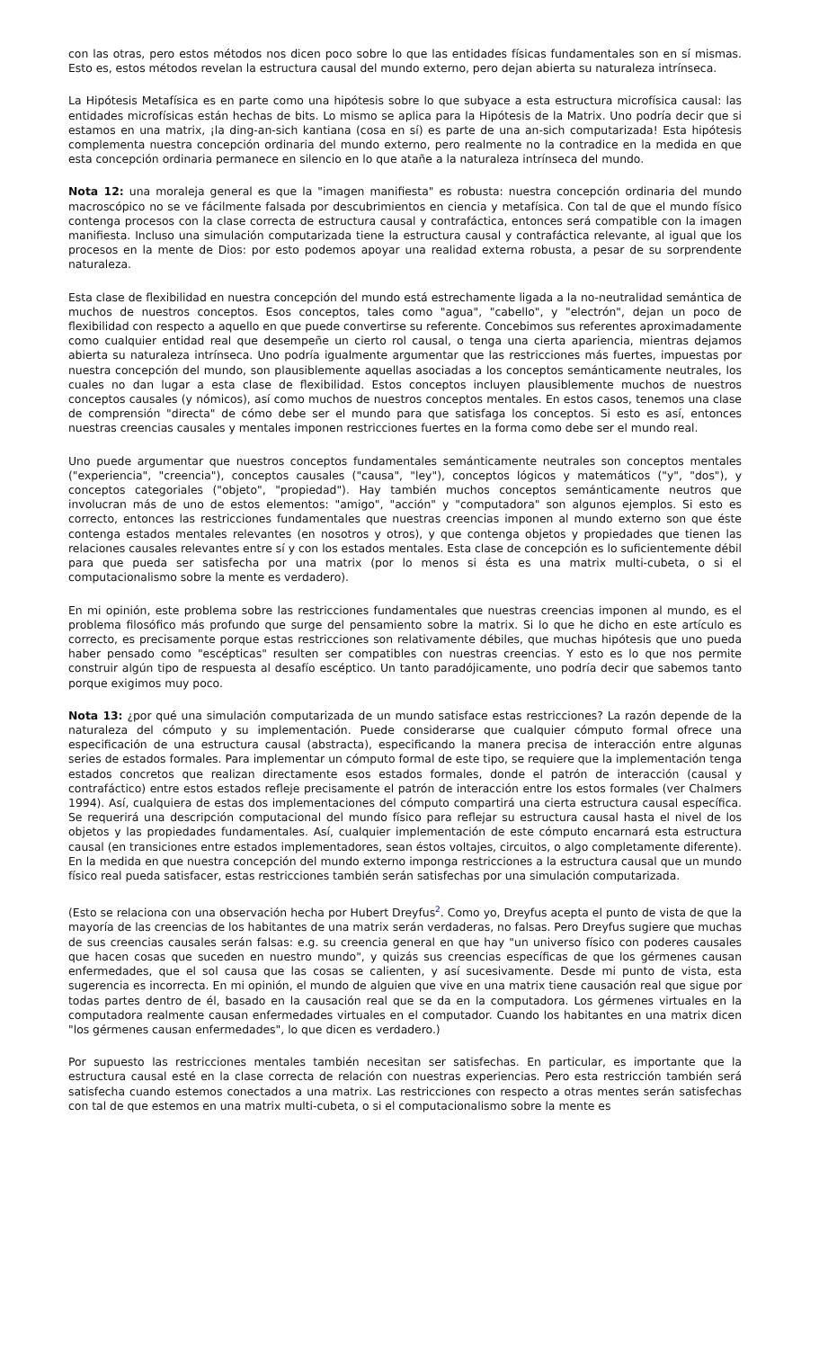con las otras, pero estos métodos nos dicen poco sobre lo que las entidades físicas fundamentales son en sí mismas. Esto es, estos métodos revelan la estructura causal del mundo externo, pero dejan abierta su naturaleza intrínseca.
La Hipótesis Metafísica es en parte como una hipótesis sobre lo que subyace a esta estructura microfísica causal: las entidades microfísicas están hechas de bits. Lo mismo se aplica para la Hipótesis de la Matrix. Uno podría decir que si estamos en una matrix, ¡la ding-an-sich kantiana (cosa en sí) es parte de una an-sich computarizada! Esta hipótesis complementa nuestra concepción ordinaria del mundo externo, pero realmente no la contradice en la medida en que esta concepción ordinaria permanece en silencio en lo que atañe a la naturaleza intrínseca del mundo.
Nota 12: una moraleja general es que la "imagen manifiesta" es robusta: nuestra concepción ordinaria del mundo macroscópico no se ve fácilmente falsada por descubrimientos en ciencia y metafísica. Con tal de que el mundo físico contenga procesos con la clase correcta de estructura causal y contrafáctica, entonces será compatible con la imagen manifiesta. Incluso una simulación computarizada tiene la estructura causal y contrafáctica relevante, al igual que los procesos en la mente de Dios: por esto podemos apoyar una realidad externa robusta, a pesar de su sorprendente naturaleza.
Esta clase de flexibilidad en nuestra concepción del mundo está estrechamente ligada a la no-neutralidad semántica de muchos de nuestros conceptos. Esos conceptos, tales como "agua", "cabello", y "electrón", dejan un poco de flexibilidad con respecto a aquello en que puede convertirse su referente. Concebimos sus referentes aproximadamente como cualquier entidad real que desempeñe un cierto rol causal, o tenga una cierta apariencia, mientras dejamos abierta su naturaleza intrínseca. Uno podría igualmente argumentar que las restricciones más fuertes, impuestas por nuestra concepción del mundo, son plausiblemente aquellas asociadas a los conceptos semánticamente neutrales, los cuales no dan lugar a esta clase de flexibilidad. Estos conceptos incluyen plausiblemente muchos de nuestros conceptos causales (y nómicos), así como muchos de nuestros conceptos mentales. En estos casos, tenemos una clase de comprensión "directa" de cómo debe ser el mundo para que satisfaga los conceptos. Si esto es así, entonces nuestras creencias causales y mentales imponen restricciones fuertes en la forma como debe ser el mundo real.
Uno puede argumentar que nuestros conceptos fundamentales semánticamente neutrales son conceptos mentales ("experiencia", "creencia"), conceptos causales ("causa", "ley"), conceptos lógicos y matemáticos ("y", "dos"), y conceptos categoriales ("objeto", "propiedad"). Hay también muchos conceptos semánticamente neutros que involucran más de uno de estos elementos: "amigo", "acción" y "computadora" son algunos ejemplos. Si esto es correcto, entonces las restricciones fundamentales que nuestras creencias imponen al mundo externo son que éste contenga estados mentales relevantes (en nosotros y otros), y que contenga objetos y propiedades que tienen las relaciones causales relevantes entre sí y con los estados mentales. Esta clase de concepción es lo suficientemente débil para que pueda ser satisfecha por una matrix (por lo menos si ésta es una matrix multi-cubeta, o si el computacionalismo sobre la mente es verdadero).
En mi opinión, este problema sobre las restricciones fundamentales que nuestras creencias imponen al mundo, es el problema filosófico más profundo que surge del pensamiento sobre la matrix. Si lo que he dicho en este artículo es correcto, es precisamente porque estas restricciones son relativamente débiles, que muchas hipótesis que uno pueda haber pensado como "escépticas" resulten ser compatibles con nuestras creencias. Y esto es lo que nos permite construir algún tipo de respuesta al desafío escéptico. Un tanto paradójicamente, uno podría decir que sabemos tanto porque exigimos muy poco.
Nota 13: ¿por qué una simulación computarizada de un mundo satisface estas restricciones? La razón depende de la naturaleza del cómputo y su implementación. Puede considerarse que cualquier cómputo formal ofrece una especificación de una estructura causal (abstracta), especificando la manera precisa de interacción entre algunas series de estados formales. Para implementar un cómputo formal de este tipo, se requiere que la implementación tenga estados concretos que realizan directamente esos estados formales, donde el patrón de interacción (causal y contrafáctico) entre estos estados refleje precisamente el patrón de interacción entre los estos formales (ver Chalmers 1994). Así, cualquiera de estas dos implementaciones del cómputo compartirá una cierta estructura causal específica. Se requerirá una descripción computacional del mundo físico para reflejar su estructura causal hasta el nivel de los objetos y las propiedades fundamentales. Así, cualquier implementación de este cómputo encarnará esta estructura causal (en transiciones entre estados implementadores, sean éstos voltajes, circuitos, o algo completamente diferente). En la medida en que nuestra concepción del mundo externo imponga restricciones a la estructura causal que un mundo físico real pueda satisfacer, estas restricciones también serán satisfechas por una simulación computarizada.
(Esto se relaciona con una observación hecha por Hubert Dreyfus<sup>2</sup>. Como yo, Dreyfus acepta el punto de vista de que la mayoría de las creencias de los habitantes de una matrix serán verdaderas, no falsas. Pero Dreyfus sugiere que muchas de sus creencias causales serán falsas: e.g. su creencia general en que hay "un universo físico con poderes causales que hacen cosas que suceden en nuestro mundo", y quizás sus creencias específicas de que los gérmenes causan enfermedades, que el sol causa que las cosas se calienten, y así sucesivamente. Desde mi punto de vista, esta sugerencia es incorrecta. En mi opinión, el mundo de alguien que vive en una matrix tiene causación real que sigue por todas partes dentro de él, basado en la causación real que se da en la computadora. Los gérmenes virtuales en la computadora realmente causan enfermedades virtuales en el computador. Cuando los habitantes en una matrix dicen "los gérmenes causan enfermedades", lo que dicen es verdadero.)
Por supuesto las restricciones mentales también necesitan ser satisfechas. En particular, es importante que la estructura causal esté en la clase correcta de relación con nuestras experiencias. Pero esta restricción también será satisfecha cuando estemos conectados a una matrix. Las restricciones con respecto a otras mentes serán satisfechas con tal de que estemos en una matrix multi-cubeta, o si el computacionalismo sobre la mente es